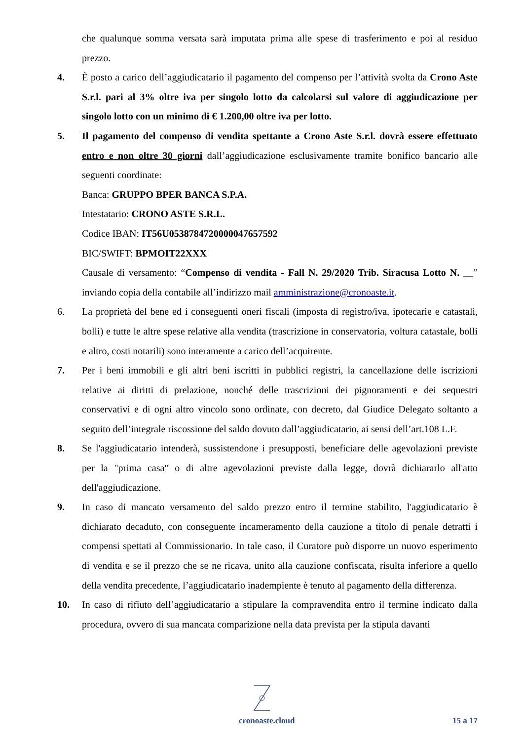che qualunque somma versata sarà imputata prima alle spese di trasferimento e poi al residuo prezzo.
4. È posto a carico dell’aggiudicatario il pagamento del compenso per l’attività svolta da Crono Aste S.r.l. pari al 3% oltre iva per singolo lotto da calcolarsi sul valore di aggiudicazione per singolo lotto con un minimo di € 1.200,00 oltre iva per lotto.
5. Il pagamento del compenso di vendita spettante a Crono Aste S.r.l. dovrà essere effettuato entro e non oltre 30 giorni dall’aggiudicazione esclusivamente tramite bonifico bancario alle seguenti coordinate:
Banca: GRUPPO BPER BANCA S.P.A.
Intestatario: CRONO ASTE S.R.L.
Codice IBAN: IT56U0538784720000047657592
BIC/SWIFT: BPMOIT22XXX
Causale di versamento: “Compenso di vendita - Fall N. 29/2020 Trib. Siracusa Lotto N. __” inviando copia della contabile all’indirizzo mail amministrazione@cronoaste.it.
6. La proprietà del bene ed i conseguenti oneri fiscali (imposta di registro/iva, ipotecarie e catastali, bolli) e tutte le altre spese relative alla vendita (trascrizione in conservatoria, voltura catastale, bolli e altro, costi notarili) sono interamente a carico dell’acquirente.
7. Per i beni immobili e gli altri beni iscritti in pubblici registri, la cancellazione delle iscrizioni relative ai diritti di prelazione, nonché delle trascrizioni dei pignoramenti e dei sequestri conservativi e di ogni altro vincolo sono ordinate, con decreto, dal Giudice Delegato soltanto a seguito dell’integrale riscossione del saldo dovuto dall’aggiudicatario, ai sensi dell’art.108 L.F.
8. Se l'aggiudicatario intenderà, sussistendone i presupposti, beneficiare delle agevolazioni previste per la "prima casa" o di altre agevolazioni previste dalla legge, dovrà dichiararlo all'atto dell'aggiudicazione.
9. In caso di mancato versamento del saldo prezzo entro il termine stabilito, l'aggiudicatario è dichiarato decaduto, con conseguente incameramento della cauzione a titolo di penale detratti i compensi spettati al Commissionario. In tale caso, il Curatore può disporre un nuovo esperimento di vendita e se il prezzo che se ne ricava, unito alla cauzione confiscata, risulta inferiore a quello della vendita precedente, l’aggiudicatario inadempiente è tenuto al pagamento della differenza.
10. In caso di rifiuto dell’aggiudicatario a stipulare la compravendita entro il termine indicato dalla procedura, ovvero di sua mancata comparizione nella data prevista per la stipula davanti
cronoaste.cloud 15 a 17